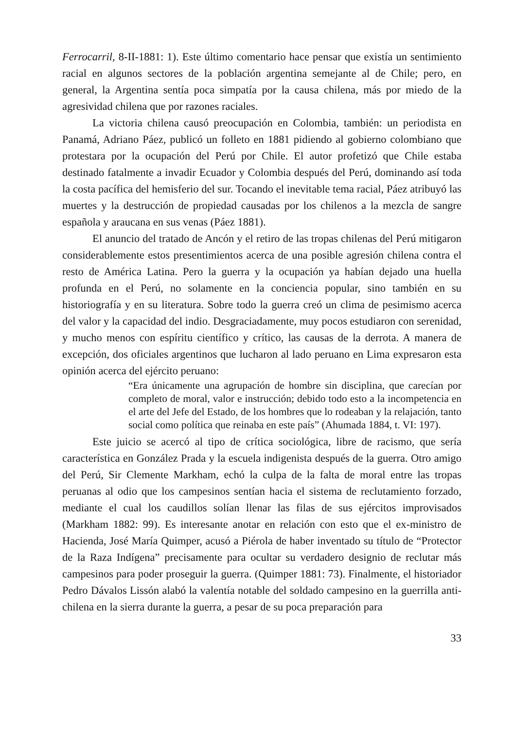Ferrocarril, 8-II-1881: 1). Este último comentario hace pensar que existía un sentimiento racial en algunos sectores de la población argentina semejante al de Chile; pero, en general, la Argentina sentía poca simpatía por la causa chilena, más por miedo de la agresividad chilena que por razones raciales.
La victoria chilena causó preocupación en Colombia, también: un periodista en Panamá, Adriano Páez, publicó un folleto en 1881 pidiendo al gobierno colombiano que protestara por la ocupación del Perú por Chile. El autor profetizó que Chile estaba destinado fatalmente a invadir Ecuador y Colombia después del Perú, dominando así toda la costa pacífica del hemisferio del sur. Tocando el inevitable tema racial, Páez atribuyó las muertes y la destrucción de propiedad causadas por los chilenos a la mezcla de sangre española y araucana en sus venas (Páez 1881).
El anuncio del tratado de Ancón y el retiro de las tropas chilenas del Perú mitigaron considerablemente estos presentimientos acerca de una posible agresión chilena contra el resto de América Latina. Pero la guerra y la ocupación ya habían dejado una huella profunda en el Perú, no solamente en la conciencia popular, sino también en su historiografía y en su literatura. Sobre todo la guerra creó un clima de pesimismo acerca del valor y la capacidad del indio. Desgraciadamente, muy pocos estudiaron con serenidad, y mucho menos con espíritu científico y crítico, las causas de la derrota. A manera de excepción, dos oficiales argentinos que lucharon al lado peruano en Lima expresaron esta opinión acerca del ejército peruano:
“Era únicamente una agrupación de hombre sin disciplina, que carecían por completo de moral, valor e instrucción; debido todo esto a la incompetencia en el arte del Jefe del Estado, de los hombres que lo rodeaban y la relajación, tanto social como política que reinaba en este país” (Ahumada 1884, t. VI: 197).
Este juicio se acercó al tipo de crítica sociológica, libre de racismo, que sería característica en González Prada y la escuela indigenista después de la guerra. Otro amigo del Perú, Sir Clemente Markham, echó la culpa de la falta de moral entre las tropas peruanas al odio que los campesinos sentían hacia el sistema de reclutamiento forzado, mediante el cual los caudillos solían llenar las filas de sus ejércitos improvisados (Markham 1882: 99). Es interesante anotar en relación con esto que el ex-ministro de Hacienda, José María Quimper, acusó a Piérola de haber inventado su título de “Protector de la Raza Indígena” precisamente para ocultar su verdadero designio de reclutar más campesinos para poder proseguir la guerra. (Quimper 1881: 73). Finalmente, el historiador Pedro Dávalos Lissón alabó la valentía notable del soldado campesino en la guerrilla anti-chilena en la sierra durante la guerra, a pesar de su poca preparación para
33